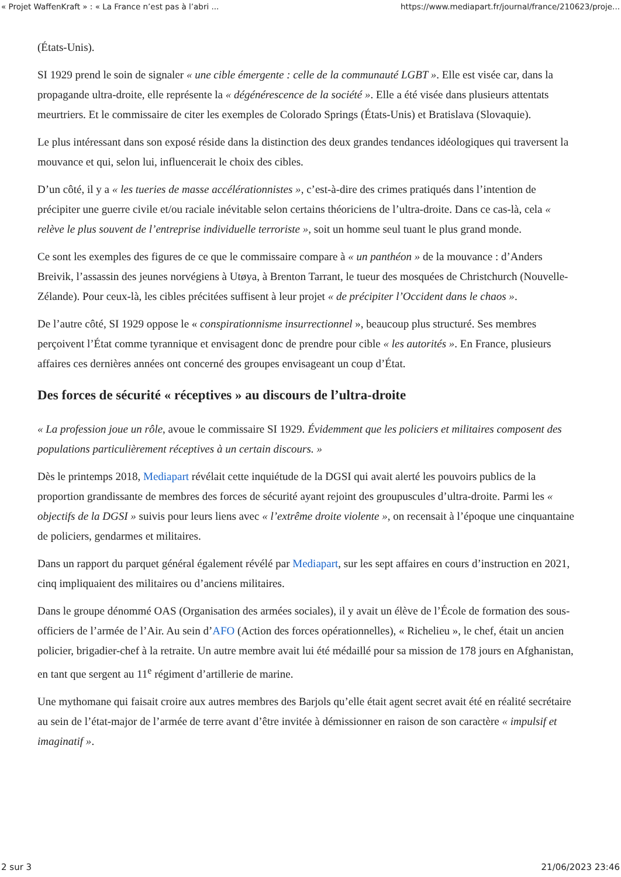« Projet WaffenKraft » : « La France n’est pas à l’abri ... https://www.mediapart.fr/journal/france/210623/proje...
(États-Unis).
SI 1929 prend le soin de signaler « une cible émergente : celle de la communauté LGBT ». Elle est visée car, dans la propagande ultra-droite, elle représente la « dégénérescence de la société ». Elle a été visée dans plusieurs attentats meurtriers. Et le commissaire de citer les exemples de Colorado Springs (États-Unis) et Bratislava (Slovaquie).
Le plus intéressant dans son exposé réside dans la distinction des deux grandes tendances idéologiques qui traversent la mouvance et qui, selon lui, influencerait le choix des cibles.
D’un côté, il y a « les tueries de masse accélérationnistes », c’est-à-dire des crimes pratiqués dans l’intention de précipiter une guerre civile et/ou raciale inévitable selon certains théoriciens de l’ultra-droite. Dans ce cas-là, cela « relève le plus souvent de l’entreprise individuelle terroriste », soit un homme seul tuant le plus grand monde.
Ce sont les exemples des figures de ce que le commissaire compare à « un panthéon » de la mouvance : d’Anders Breivik, l’assassin des jeunes norvégiens à Utøya, à Brenton Tarrant, le tueur des mosquées de Christchurch (Nouvelle-Zélande). Pour ceux-là, les cibles précitées suffisent à leur projet « de précipiter l’Occident dans le chaos ».
De l’autre côté, SI 1929 oppose le « conspirationnisme insurrectionnel », beaucoup plus structuré. Ses membres perçoivent l’État comme tyrannique et envisagent donc de prendre pour cible « les autorités ». En France, plusieurs affaires ces dernières années ont concerné des groupes envisageant un coup d’État.
Des forces de sécurité « réceptives » au discours de l’ultra-droite
« La profession joue un rôle, avoue le commissaire SI 1929. Évidemment que les policiers et militaires composent des populations particulièrement réceptives à un certain discours. »
Dès le printemps 2018, Mediapart révélait cette inquiétude de la DGSI qui avait alerté les pouvoirs publics de la proportion grandissante de membres des forces de sécurité ayant rejoint des groupuscules d’ultra-droite. Parmi les « objectifs de la DGSI » suivis pour leurs liens avec « l’extrême droite violente », on recensait à l’époque une cinquantaine de policiers, gendarmes et militaires.
Dans un rapport du parquet général également révélé par Mediapart, sur les sept affaires en cours d’instruction en 2021, cinq impliquaient des militaires ou d’anciens militaires.
Dans le groupe dénommé OAS (Organisation des armées sociales), il y avait un élève de l’École de formation des sous-officiers de l’armée de l’Air. Au sein d’AFO (Action des forces opérationnelles), « Richelieu », le chef, était un ancien policier, brigadier-chef à la retraite. Un autre membre avait lui été médaillé pour sa mission de 178 jours en Afghanistan, en tant que sergent au 11<sup>e</sup> régiment d’artillerie de marine.
Une mythomane qui faisait croire aux autres membres des Barjols qu’elle était agent secret avait été en réalité secrétaire au sein de l’état-major de l’armée de terre avant d’être invitée à démissionner en raison de son caractère « impulsif et imaginatif ».
2 sur 3 21/06/2023 23:46